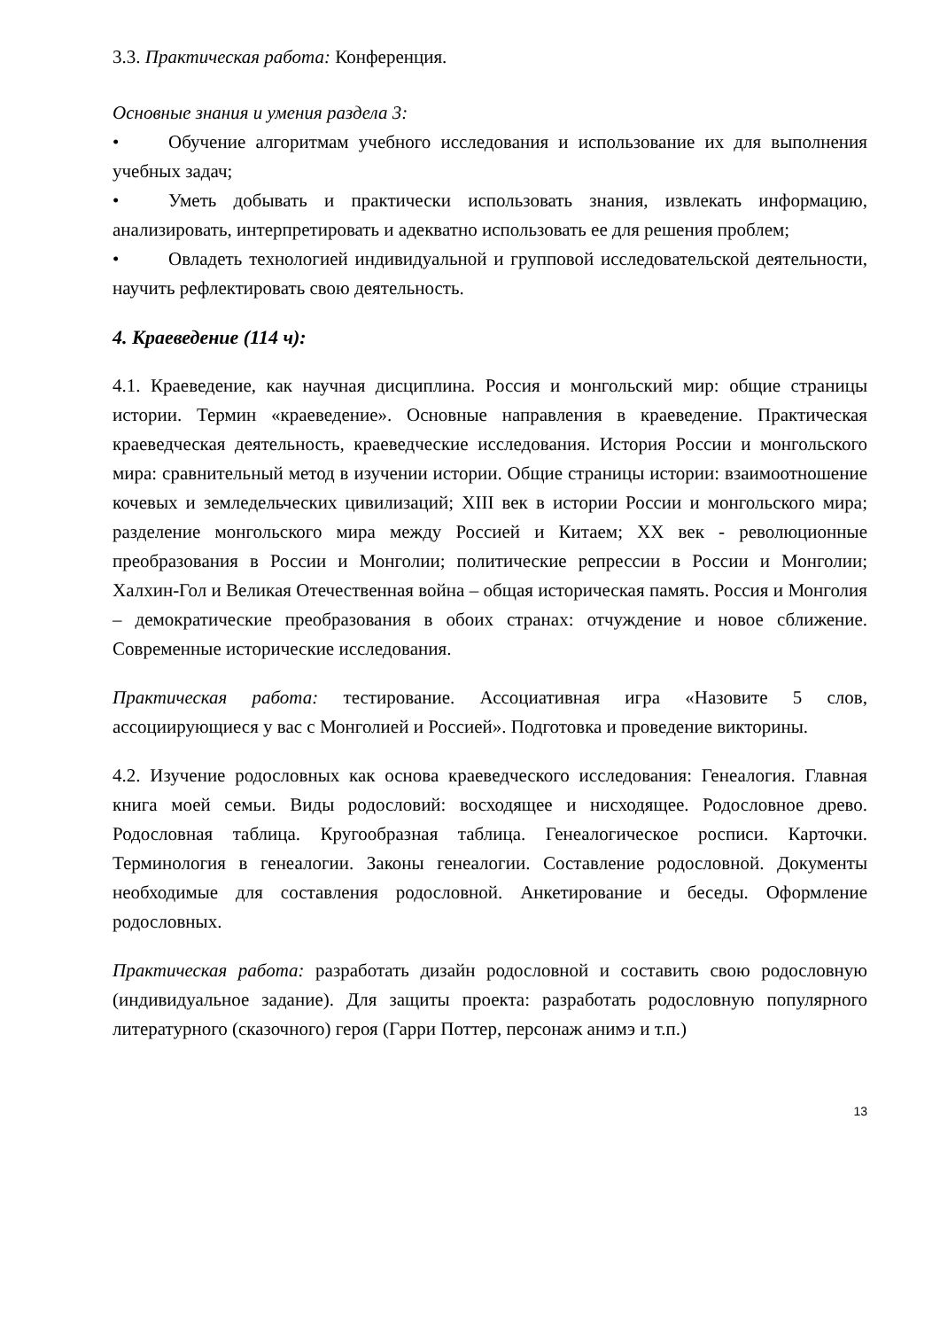3.3. Практическая работа: Конференция.
Основные знания и умения раздела 3:
• Обучение алгоритмам учебного исследования и использование их для выполнения учебных задач;
• Уметь добывать и практически использовать знания, извлекать информацию, анализировать, интерпретировать и адекватно использовать ее для решения проблем;
• Овладеть технологией индивидуальной и групповой исследовательской деятельности, научить рефлектировать свою деятельность.
4. Краеведение (114 ч):
4.1. Краеведение, как научная дисциплина. Россия и монгольский мир: общие страницы истории. Термин «краеведение». Основные направления в краеведение. Практическая краеведческая деятельность, краеведческие исследования. История России и монгольского мира: сравнительный метод в изучении истории. Общие страницы истории: взаимоотношение кочевых и земледельческих цивилизаций; XIII век в истории России и монгольского мира; разделение монгольского мира между Россией и Китаем; XX век - революционные преобразования в России и Монголии; политические репрессии в России и Монголии; Халхин-Гол и Великая Отечественная война – общая историческая память. Россия и Монголия – демократические преобразования в обоих странах: отчуждение и новое сближение. Современные исторические исследования.
Практическая работа: тестирование. Ассоциативная игра «Назовите 5 слов, ассоциирующиеся у вас с Монголией и Россией». Подготовка и проведение викторины.
4.2. Изучение родословных как основа краеведческого исследования: Генеалогия. Главная книга моей семьи. Виды родословий: восходящее и нисходящее. Родословное древо. Родословная таблица. Кругообразная таблица. Генеалогическое росписи. Карточки. Терминология в генеалогии. Законы генеалогии. Составление родословной. Документы необходимые для составления родословной. Анкетирование и беседы. Оформление родословных.
Практическая работа: разработать дизайн родословной и составить свою родословную (индивидуальное задание). Для защиты проекта: разработать родословную популярного литературного (сказочного) героя (Гарри Поттер, персонаж анимэ и т.п.)
13